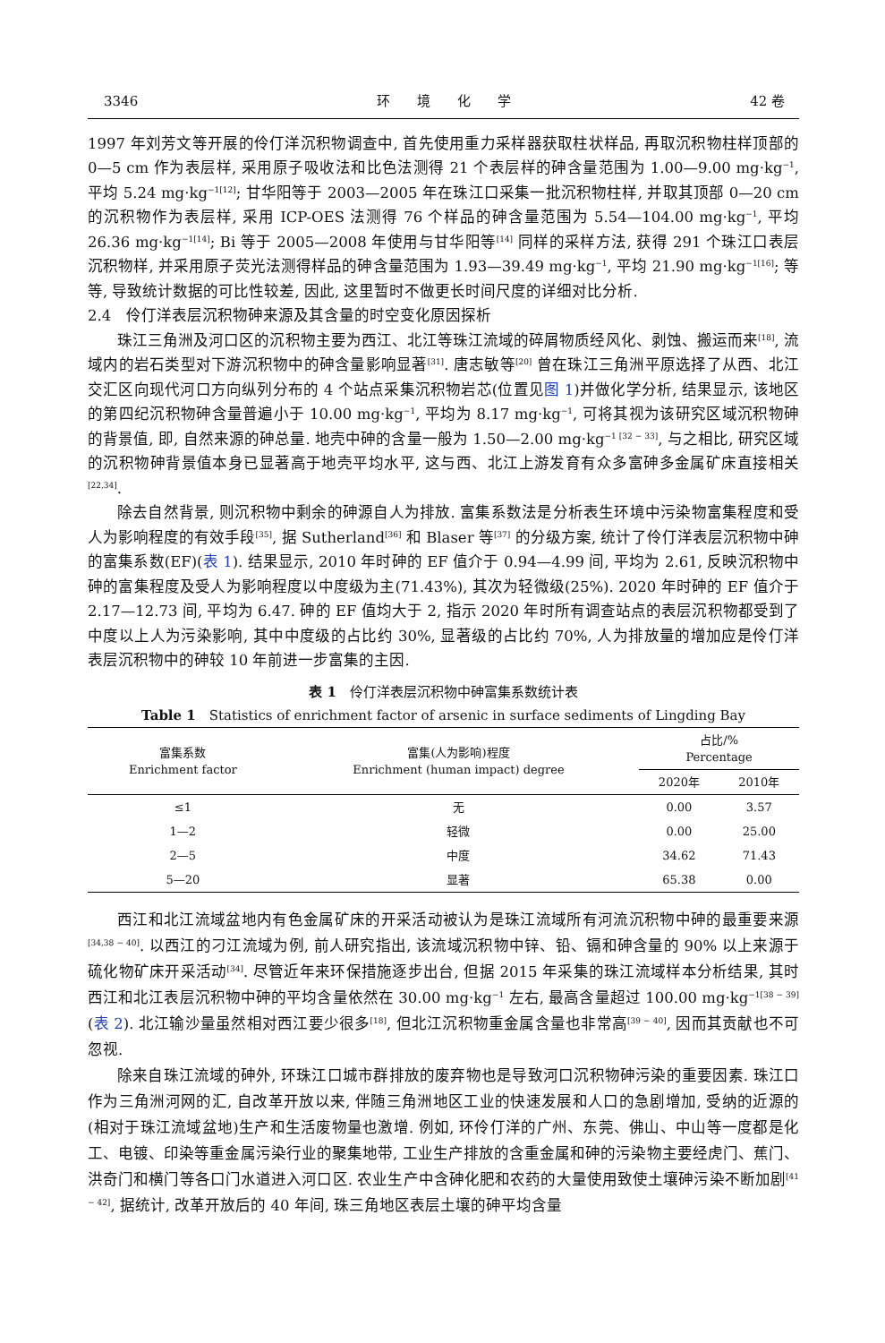3346 环　　境　　化　　学 42 卷
1997 年刘芳文等开展的伶仃洋沉积物调查中, 首先使用重力采样器获取柱状样品, 再取沉积物柱样顶部的 0—5 cm 作为表层样, 采用原子吸收法和比色法测得 21 个表层样的砷含量范围为 1.00—9.00 mg·kg<sup>−1</sup>, 平均 5.24 mg·kg<sup>−1[12]</sup>; 甘华阳等于 2003—2005 年在珠江口采集一批沉积物柱样, 并取其顶部 0—20 cm 的沉积物作为表层样, 采用 ICP-OES 法测得 76 个样品的砷含量范围为 5.54—104.00 mg·kg<sup>−1</sup>, 平均 26.36 mg·kg<sup>−1[14]</sup>; Bi 等于 2005—2008 年使用与甘华阳等<sup>[14]</sup> 同样的采样方法, 获得 291 个珠江口表层沉积物样, 并采用原子荧光法测得样品的砷含量范围为 1.93—39.49 mg·kg<sup>−1</sup>, 平均 21.90 mg·kg<sup>−1[16]</sup>; 等等, 导致统计数据的可比性较差, 因此, 这里暂时不做更长时间尺度的详细对比分析.
2.4　伶仃洋表层沉积物砷来源及其含量的时空变化原因探析
珠江三角洲及河口区的沉积物主要为西江、北江等珠江流域的碎屑物质经风化、剥蚀、搬运而来<sup>[18]</sup>, 流域内的岩石类型对下游沉积物中的砷含量影响显著<sup>[31]</sup>. 唐志敏等<sup>[20]</sup> 曾在珠江三角洲平原选择了从西、北江交汇区向现代河口方向纵列分布的 4 个站点采集沉积物岩芯(位置见图 1)并做化学分析, 结果显示, 该地区的第四纪沉积物砷含量普遍小于 10.00 mg·kg<sup>−1</sup>, 平均为 8.17 mg·kg<sup>−1</sup>, 可将其视为该研究区域沉积物砷的背景值, 即, 自然来源的砷总量. 地壳中砷的含量一般为 1.50—2.00 mg·kg<sup>−1 [32 − 33]</sup>, 与之相比, 研究区域的沉积物砷背景值本身已显著高于地壳平均水平, 这与西、北江上游发育有众多富砷多金属矿床直接相关<sup>[22,34]</sup>.
除去自然背景, 则沉积物中剩余的砷源自人为排放. 富集系数法是分析表生环境中污染物富集程度和受人为影响程度的有效手段<sup>[35]</sup>, 据 Sutherland<sup>[36]</sup> 和 Blaser 等<sup>[37]</sup> 的分级方案, 统计了伶仃洋表层沉积物中砷的富集系数(EF)(表 1). 结果显示, 2010 年时砷的 EF 值介于 0.94—4.99 间, 平均为 2.61, 反映沉积物中砷的富集程度及受人为影响程度以中度级为主(71.43%), 其次为轻微级(25%). 2020 年时砷的 EF 值介于 2.17—12.73 间, 平均为 6.47. 砷的 EF 值均大于 2, 指示 2020 年时所有调查站点的表层沉积物都受到了中度以上人为污染影响, 其中中度级的占比约 30%, 显著级的占比约 70%, 人为排放量的增加应是伶仃洋表层沉积物中的砷较 10 年前进一步富集的主因.
表 1　伶仃洋表层沉积物中砷富集系数统计表
Table 1　Statistics of enrichment factor of arsenic in surface sediments of Lingding Bay
| 富集系数 Enrichment factor | 富集(人为影响)程度 Enrichment (human impact) degree | 占比/% Percentage | |
| --- | --- | --- | --- |
| | | 2020年 | 2010年 |
| ≤1 | 无 | 0.00 | 3.57 |
| 1—2 | 轻微 | 0.00 | 25.00 |
| 2—5 | 中度 | 34.62 | 71.43 |
| 5—20 | 显著 | 65.38 | 0.00 |
西江和北江流域盆地内有色金属矿床的开采活动被认为是珠江流域所有河流沉积物中砷的最重要来源<sup>[34,38 − 40]</sup>. 以西江的刁江流域为例, 前人研究指出, 该流域沉积物中锌、铅、镉和砷含量的 90% 以上来源于硫化物矿床开采活动<sup>[34]</sup>. 尽管近年来环保措施逐步出台, 但据 2015 年采集的珠江流域样本分析结果, 其时西江和北江表层沉积物中砷的平均含量依然在 30.00 mg·kg<sup>−1</sup> 左右, 最高含量超过 100.00 mg·kg<sup>−1[38 − 39]</sup>(表 2). 北江输沙量虽然相对西江要少很多<sup>[18]</sup>, 但北江沉积物重金属含量也非常高<sup>[39 − 40]</sup>, 因而其贡献也不可忽视.
除来自珠江流域的砷外, 环珠江口城市群排放的废弃物也是导致河口沉积物砷污染的重要因素. 珠江口作为三角洲河网的汇, 自改革开放以来, 伴随三角洲地区工业的快速发展和人口的急剧增加, 受纳的近源的(相对于珠江流域盆地)生产和生活废物量也激增. 例如, 环伶仃洋的广州、东莞、佛山、中山等一度都是化工、电镀、印染等重金属污染行业的聚集地带, 工业生产排放的含重金属和砷的污染物主要经虎门、蕉门、洪奇门和横门等各口门水道进入河口区. 农业生产中含砷化肥和农药的大量使用致使土壤砷污染不断加剧<sup>[41 − 42]</sup>, 据统计, 改革开放后的 40 年间, 珠三角地区表层土壤的砷平均含量